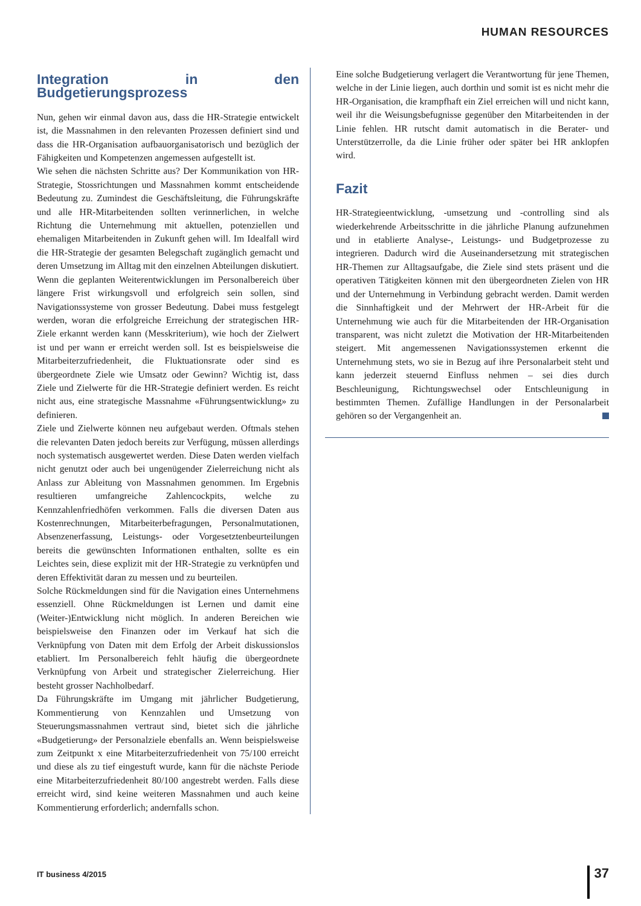HUMAN RESOURCES
Integration in den Budgetierungsprozess
Nun, gehen wir einmal davon aus, dass die HR-Strategie entwickelt ist, die Massnahmen in den relevanten Prozessen definiert sind und dass die HR-Organisation aufbauorganisatorisch und bezüglich der Fähigkeiten und Kompetenzen angemessen aufgestellt ist.
Wie sehen die nächsten Schritte aus? Der Kommunikation von HR-Strategie, Stossrichtungen und Massnahmen kommt entscheidende Bedeutung zu. Zumindest die Geschäftsleitung, die Führungskräfte und alle HR-Mitarbeitenden sollten verinnerlichen, in welche Richtung die Unternehmung mit aktuellen, potenziellen und ehemaligen Mitarbeitenden in Zukunft gehen will. Im Idealfall wird die HR-Strategie der gesamten Belegschaft zugänglich gemacht und deren Umsetzung im Alltag mit den einzelnen Abteilungen diskutiert.
Wenn die geplanten Weiterentwicklungen im Personalbereich über längere Frist wirkungsvoll und erfolgreich sein sollen, sind Navigationssysteme von grosser Bedeutung. Dabei muss festgelegt werden, woran die erfolgreiche Erreichung der strategischen HR-Ziele erkannt werden kann (Messkriterium), wie hoch der Zielwert ist und per wann er erreicht werden soll. Ist es beispielsweise die Mitarbeiterzufriedenheit, die Fluktuationsrate oder sind es übergeordnete Ziele wie Umsatz oder Gewinn? Wichtig ist, dass Ziele und Zielwerte für die HR-Strategie definiert werden. Es reicht nicht aus, eine strategische Massnahme «Führungsentwicklung» zu definieren.
Ziele und Zielwerte können neu aufgebaut werden. Oftmals stehen die relevanten Daten jedoch bereits zur Verfügung, müssen allerdings noch systematisch ausgewertet werden. Diese Daten werden vielfach nicht genutzt oder auch bei ungenügender Zielerreichung nicht als Anlass zur Ableitung von Massnahmen genommen. Im Ergebnis resultieren umfangreiche Zahlencockpits, welche zu Kennzahlenfriedhöfen verkommen. Falls die diversen Daten aus Kostenrechnungen, Mitarbeiterbefragungen, Personalmutationen, Absenzenerfassung, Leistungs- oder Vorgesetztenbeurteilungen bereits die gewünschten Informationen enthalten, sollte es ein Leichtes sein, diese explizit mit der HR-Strategie zu verknüpfen und deren Effektivität daran zu messen und zu beurteilen.
Solche Rückmeldungen sind für die Navigation eines Unternehmens essenziell. Ohne Rückmeldungen ist Lernen und damit eine (Weiter-)Entwicklung nicht möglich. In anderen Bereichen wie beispielsweise den Finanzen oder im Verkauf hat sich die Verknüpfung von Daten mit dem Erfolg der Arbeit diskussionslos etabliert. Im Personalbereich fehlt häufig die übergeordnete Verknüpfung von Arbeit und strategischer Zielerreichung. Hier besteht grosser Nachholbedarf.
Da Führungskräfte im Umgang mit jährlicher Budgetierung, Kommentierung von Kennzahlen und Umsetzung von Steuerungsmassnahmen vertraut sind, bietet sich die jährliche «Budgetierung» der Personalziele ebenfalls an. Wenn beispielsweise zum Zeitpunkt x eine Mitarbeiterzufriedenheit von 75/100 erreicht und diese als zu tief eingestuft wurde, kann für die nächste Periode eine Mitarbeiterzufriedenheit 80/100 angestrebt werden. Falls diese erreicht wird, sind keine weiteren Massnahmen und auch keine Kommentierung erforderlich; andernfalls schon.
Eine solche Budgetierung verlagert die Verantwortung für jene Themen, welche in der Linie liegen, auch dorthin und somit ist es nicht mehr die HR-Organisation, die krampfhaft ein Ziel erreichen will und nicht kann, weil ihr die Weisungsbefugnisse gegenüber den Mitarbeitenden in der Linie fehlen. HR rutscht damit automatisch in die Berater- und Unterstützerrolle, da die Linie früher oder später bei HR anklopfen wird.
Fazit
HR-Strategieentwicklung, -umsetzung und -controlling sind als wiederkehrende Arbeitsschritte in die jährliche Planung aufzunehmen und in etablierte Analyse-, Leistungs- und Budgetprozesse zu integrieren. Dadurch wird die Auseinandersetzung mit strategischen HR-Themen zur Alltagsaufgabe, die Ziele sind stets präsent und die operativen Tätigkeiten können mit den übergeordneten Zielen von HR und der Unternehmung in Verbindung gebracht werden. Damit werden die Sinnhaftigkeit und der Mehrwert der HR-Arbeit für die Unternehmung wie auch für die Mitarbeitenden der HR-Organisation transparent, was nicht zuletzt die Motivation der HR-Mitarbeitenden steigert. Mit angemessenen Navigationssystemen erkennt die Unternehmung stets, wo sie in Bezug auf ihre Personalarbeit steht und kann jederzeit steuernd Einfluss nehmen – sei dies durch Beschleunigung, Richtungswechsel oder Entschleunigung in bestimmten Themen. Zufällige Handlungen in der Personalarbeit gehören so der Vergangenheit an.
IT business 4/2015 37